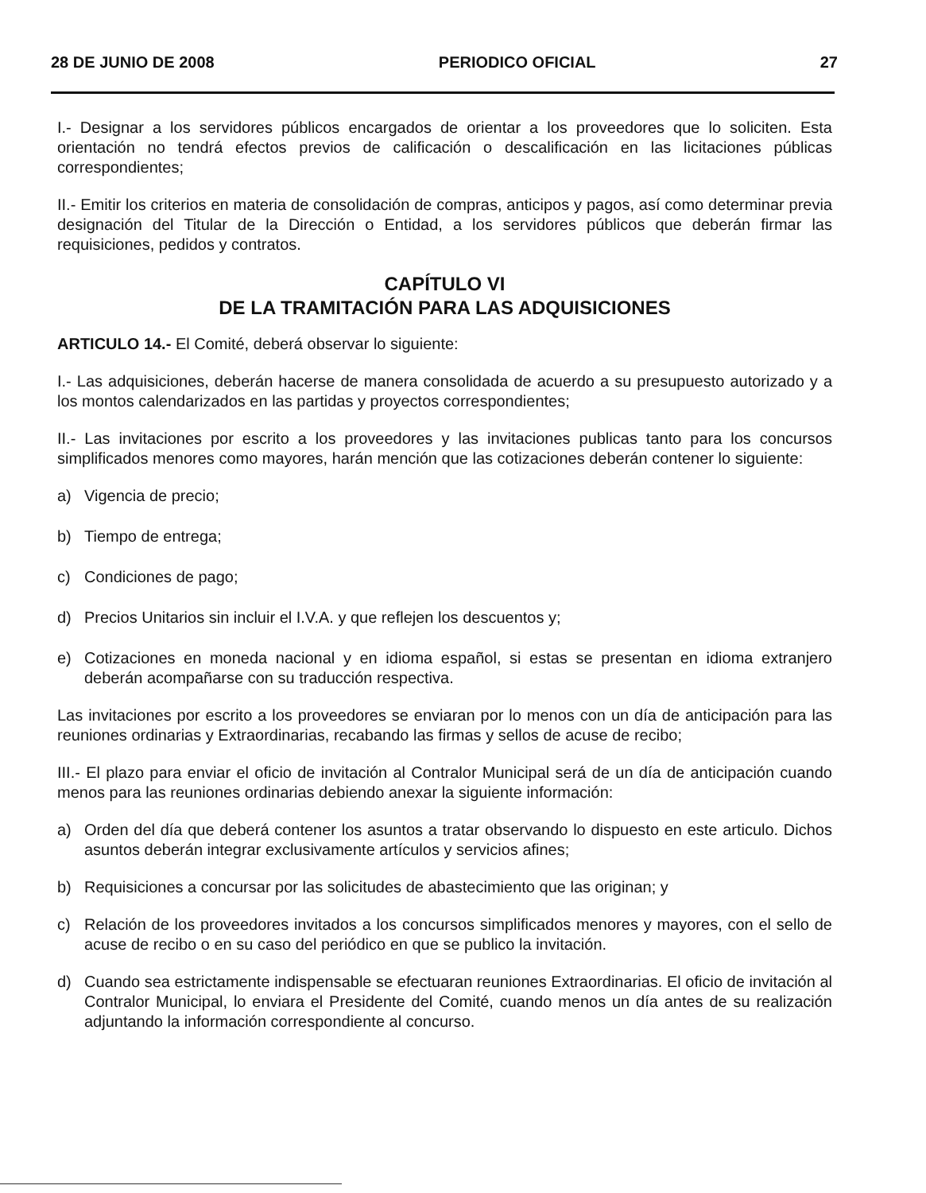28 DE JUNIO DE 2008 PERIODICO OFICIAL 27
I.- Designar a los servidores públicos encargados de orientar a los proveedores que lo soliciten. Esta orientación no tendrá efectos previos de calificación o descalificación en las licitaciones públicas correspondientes;
II.- Emitir los criterios en materia de consolidación de compras, anticipos y pagos, así como determinar previa designación del Titular de la Dirección o Entidad, a los servidores públicos que deberán firmar las requisiciones, pedidos y contratos.
CAPÍTULO VI
DE LA TRAMITACIÓN PARA LAS ADQUISICIONES
ARTICULO 14.- El Comité, deberá observar lo siguiente:
I.- Las adquisiciones, deberán hacerse de manera consolidada de acuerdo a su presupuesto autorizado y a los montos calendarizados en las partidas y proyectos correspondientes;
II.- Las invitaciones por escrito a los proveedores y las invitaciones publicas tanto para los concursos simplificados menores como mayores, harán mención que las cotizaciones deberán contener lo siguiente:
a) Vigencia de precio;
b) Tiempo de entrega;
c) Condiciones de pago;
d) Precios Unitarios sin incluir el I.V.A. y que reflejen los descuentos y;
e) Cotizaciones en moneda nacional y en idioma español, si estas se presentan en idioma extranjero deberán acompañarse con su traducción respectiva.
Las invitaciones por escrito a los proveedores se enviaran por lo menos con un día de anticipación para las reuniones ordinarias y Extraordinarias, recabando las firmas y sellos de acuse de recibo;
III.- El plazo para enviar el oficio de invitación al Contralor Municipal será de un día de anticipación cuando menos para las reuniones ordinarias debiendo anexar la siguiente información:
a) Orden del día que deberá contener los asuntos a tratar observando lo dispuesto en este articulo. Dichos asuntos deberán integrar exclusivamente artículos y servicios afines;
b) Requisiciones a concursar por las solicitudes de abastecimiento que las originan; y
c) Relación de los proveedores invitados a los concursos simplificados menores y mayores, con el sello de acuse de recibo o en su caso del periódico en que se publico la invitación.
d) Cuando sea estrictamente indispensable se efectuaran reuniones Extraordinarias. El oficio de invitación al Contralor Municipal, lo enviara el Presidente del Comité, cuando menos un día antes de su realización adjuntando la información correspondiente al concurso.